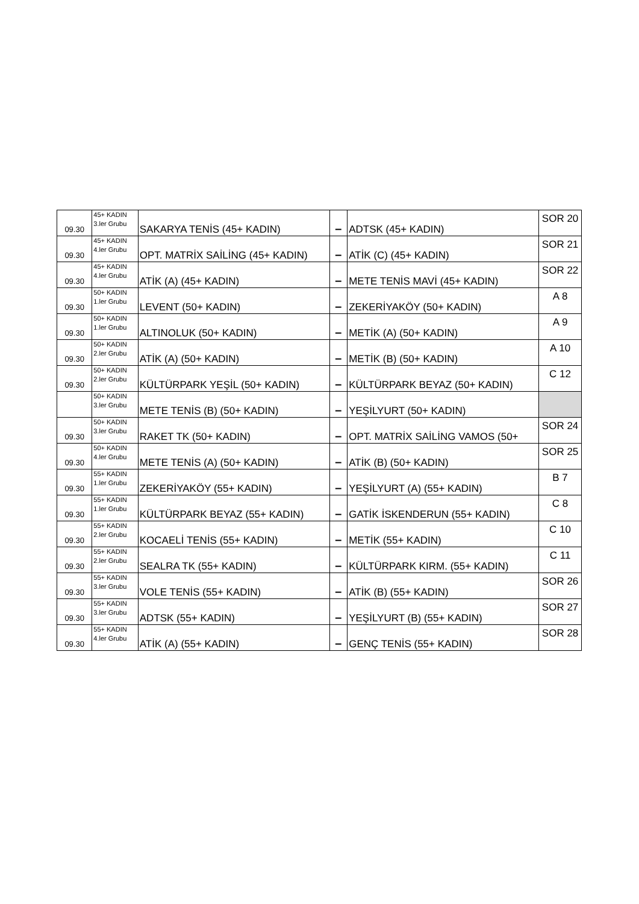| 09.30 | 45+ KADIN 3.ler Grubu | SAKARYA TENİS (45+ KADIN) | – | ADTSK (45+ KADIN) | SOR 20 |
| 09.30 | 45+ KADIN 4.ler Grubu | OPT. MATRİX SAİLİNG (45+ KADIN) | – | ATİK (C) (45+ KADIN) | SOR 21 |
| 09.30 | 45+ KADIN 4.ler Grubu | ATİK (A) (45+ KADIN) | – | METE TENİS MAVİ (45+ KADIN) | SOR 22 |
| 09.30 | 50+ KADIN 1.ler Grubu | LEVENT (50+ KADIN) | – | ZEKERİYAKÖY (50+ KADIN) | A 8 |
| 09.30 | 50+ KADIN 1.ler Grubu | ALTINOLUK (50+ KADIN) | – | METİK (A) (50+ KADIN) | A 9 |
| 09.30 | 50+ KADIN 2.ler Grubu | ATİK (A) (50+ KADIN) | – | METİK (B) (50+ KADIN) | A 10 |
| 09.30 | 50+ KADIN 2.ler Grubu | KÜLTÜRPARK YEŞİL (50+ KADIN) | – | KÜLTÜRPARK BEYAZ (50+ KADIN) | C 12 |
| | 50+ KADIN 3.ler Grubu | METE TENİS (B) (50+ KADIN) | – | YEŞİLYURT (50+ KADIN) | |
| 09.30 | 50+ KADIN 3.ler Grubu | RAKET TK (50+ KADIN) | – | OPT. MATRİX SAİLİNG VAMOS (50+ | SOR 24 |
| 09.30 | 50+ KADIN 4.ler Grubu | METE TENİS (A) (50+ KADIN) | – | ATİK (B) (50+ KADIN) | SOR 25 |
| 09.30 | 55+ KADIN 1.ler Grubu | ZEKERİYAKÖY (55+ KADIN) | – | YEŞİLYURT (A) (55+ KADIN) | B 7 |
| 09.30 | 55+ KADIN 1.ler Grubu | KÜLTÜRPARK BEYAZ (55+ KADIN) | – | GATİK İSKENDERUN (55+ KADIN) | C 8 |
| 09.30 | 55+ KADIN 2.ler Grubu | KOCAELİ TENİS (55+ KADIN) | – | METİK (55+ KADIN) | C 10 |
| 09.30 | 55+ KADIN 2.ler Grubu | SEALRA TK (55+ KADIN) | – | KÜLTÜRPARK KIRM. (55+ KADIN) | C 11 |
| 09.30 | 55+ KADIN 3.ler Grubu | VOLE TENİS (55+ KADIN) | – | ATİK (B) (55+ KADIN) | SOR 26 |
| 09.30 | 55+ KADIN 3.ler Grubu | ADTSK (55+ KADIN) | – | YEŞİLYURT (B) (55+ KADIN) | SOR 27 |
| 09.30 | 55+ KADIN 4.ler Grubu | ATİK (A) (55+ KADIN) | – | GENÇ TENİS (55+ KADIN) | SOR 28 |